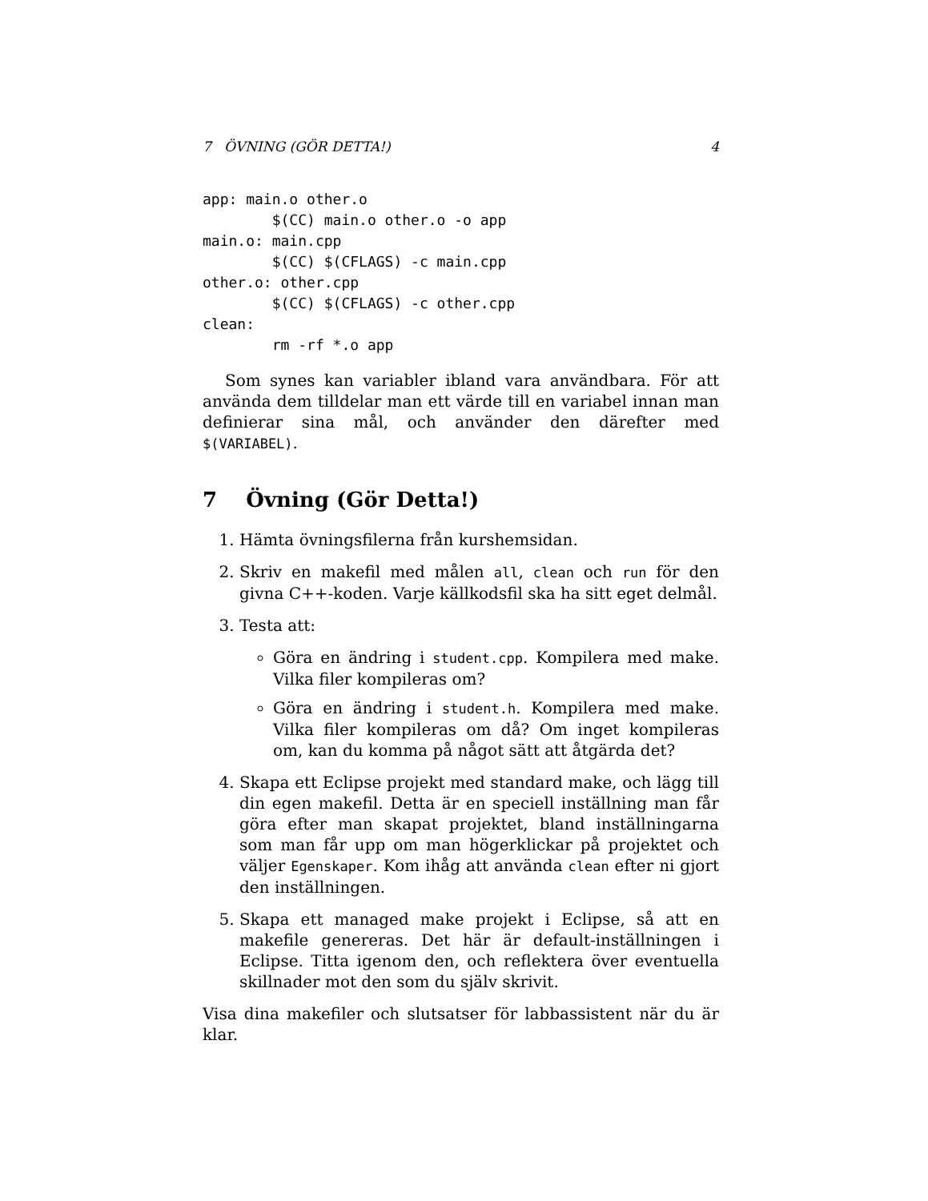7 ÖVNING (GÖR DETTA!) 4
app: main.o other.o
        $(CC) main.o other.o -o app
main.o: main.cpp
        $(CC) $(CFLAGS) -c main.cpp
other.o: other.cpp
        $(CC) $(CFLAGS) -c other.cpp
clean:
        rm -rf *.o app
Som synes kan variabler ibland vara användbara. För att använda dem tilldelar man ett värde till en variabel innan man definierar sina mål, och använder den därefter med $(VARIABEL).
7 Övning (Gör Detta!)
1. Hämta övningsfilerna från kurshemsidan.
2. Skriv en makefil med målen all, clean och run för den givna C++-koden. Varje källkodsfil ska ha sitt eget delmål.
3. Testa att:
Göra en ändring i student.cpp. Kompilera med make. Vilka filer kompileras om?
Göra en ändring i student.h. Kompilera med make. Vilka filer kompileras om då? Om inget kompileras om, kan du komma på något sätt att åtgärda det?
4. Skapa ett Eclipse projekt med standard make, och lägg till din egen makefil. Detta är en speciell inställning man får göra efter man skapat projektet, bland inställningarna som man får upp om man högerklickar på projektet och väljer Egenskaper. Kom ihåg att använda clean efter ni gjort den inställningen.
5. Skapa ett managed make projekt i Eclipse, så att en makefile genereras. Det här är default-inställningen i Eclipse. Titta igenom den, och reflektera över eventuella skillnader mot den som du själv skrivit.
Visa dina makefiler och slutsatser för labbassistent när du är klar.